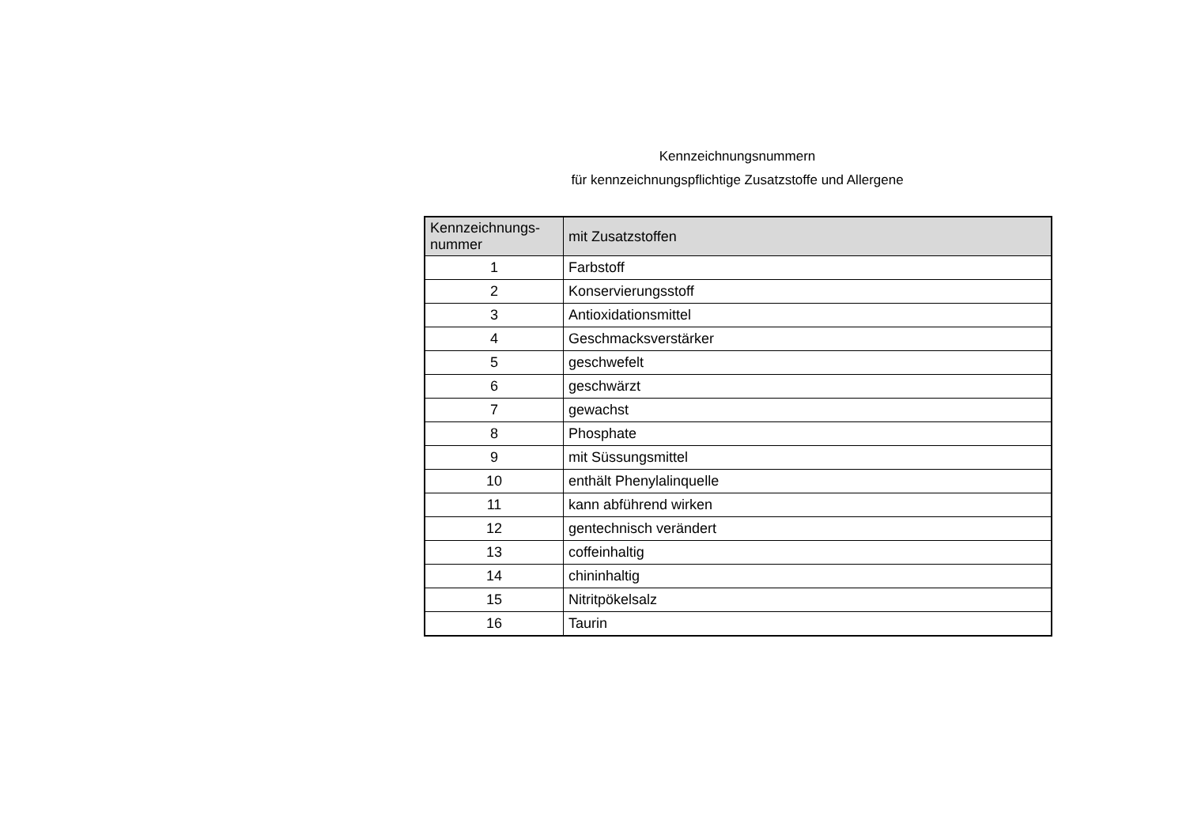Kennzeichnungsnummern
für kennzeichnungspflichtige Zusatzstoffe und Allergene
| Kennzeichnungs- nummer | mit Zusatzstoffen |
| --- | --- |
| 1 | Farbstoff |
| 2 | Konservierungsstoff |
| 3 | Antioxidationsmittel |
| 4 | Geschmacksverstärker |
| 5 | geschwefelt |
| 6 | geschwärzt |
| 7 | gewachst |
| 8 | Phosphate |
| 9 | mit Süssungsmittel |
| 10 | enthält Phenylalinquelle |
| 11 | kann abführend wirken |
| 12 | gentechnisch verändert |
| 13 | coffeinhaltig |
| 14 | chininhaltig |
| 15 | Nitritpökelsalz |
| 16 | Taurin |